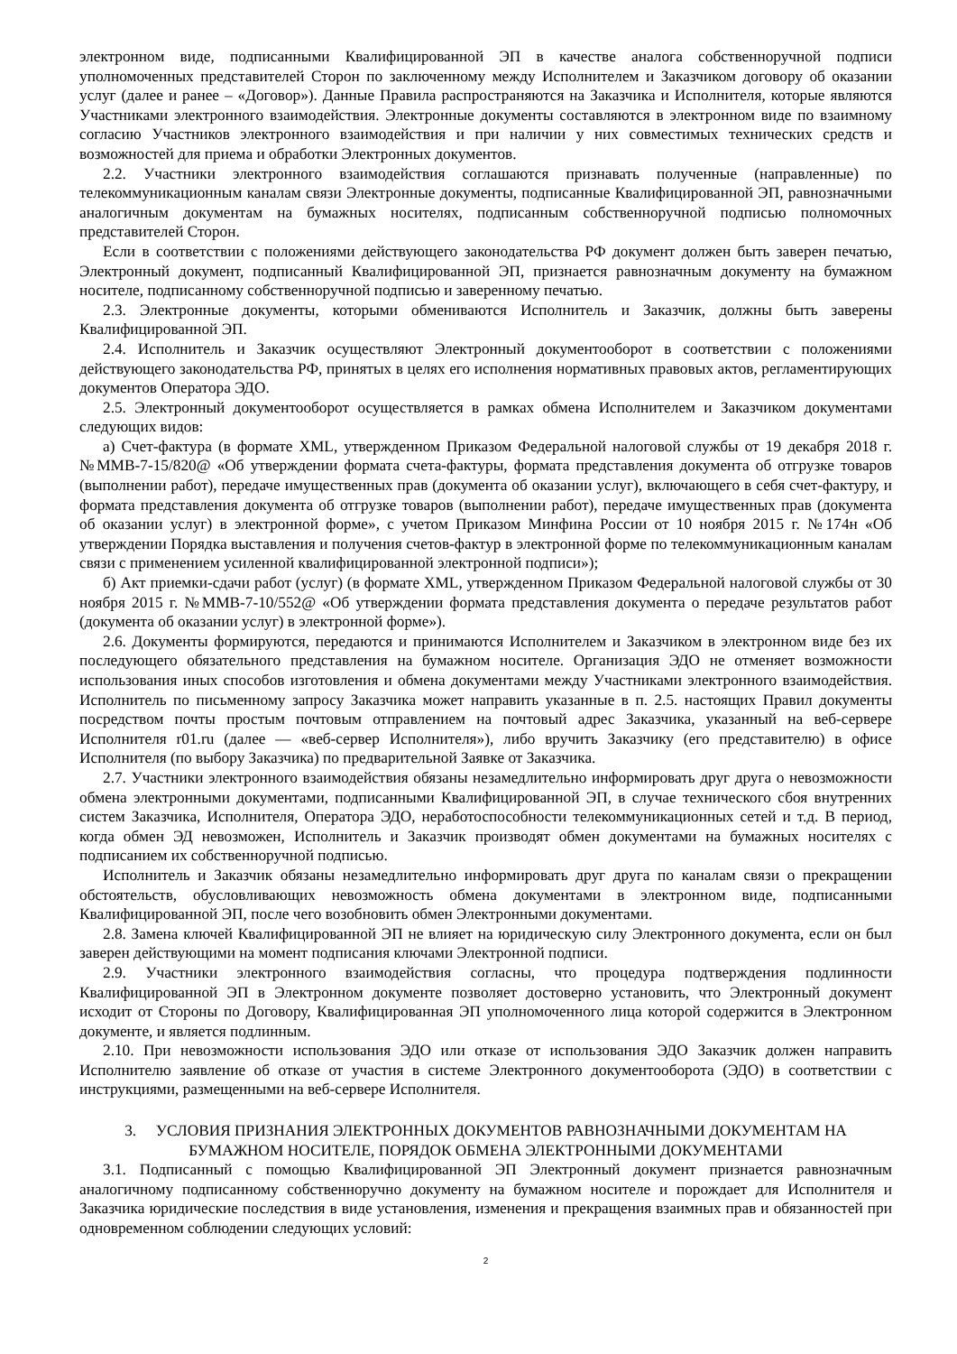электронном виде, подписанными Квалифицированной ЭП в качестве аналога собственноручной подписи уполномоченных представителей Сторон по заключенному между Исполнителем и Заказчиком договору об оказании услуг (далее и ранее – «Договор»). Данные Правила распространяются на Заказчика и Исполнителя, которые являются Участниками электронного взаимодействия. Электронные документы составляются в электронном виде по взаимному согласию Участников электронного взаимодействия и при наличии у них совместимых технических средств и возможностей для приема и обработки Электронных документов.
2.2. Участники электронного взаимодействия соглашаются признавать полученные (направленные) по телекоммуникационным каналам связи Электронные документы, подписанные Квалифицированной ЭП, равнозначными аналогичным документам на бумажных носителях, подписанным собственноручной подписью полномочных представителей Сторон.
Если в соответствии с положениями действующего законодательства РФ документ должен быть заверен печатью, Электронный документ, подписанный Квалифицированной ЭП, признается равнозначным документу на бумажном носителе, подписанному собственноручной подписью и заверенному печатью.
2.3. Электронные документы, которыми обмениваются Исполнитель и Заказчик, должны быть заверены Квалифицированной ЭП.
2.4. Исполнитель и Заказчик осуществляют Электронный документооборот в соответствии с положениями действующего законодательства РФ, принятых в целях его исполнения нормативных правовых актов, регламентирующих документов Оператора ЭДО.
2.5. Электронный документооборот осуществляется в рамках обмена Исполнителем и Заказчиком документами следующих видов:
а) Счет-фактура (в формате XML, утвержденном Приказом Федеральной налоговой службы от 19 декабря 2018 г. №ММВ-7-15/820@ «Об утверждении формата счета-фактуры, формата представления документа об отгрузке товаров (выполнении работ), передаче имущественных прав (документа об оказании услуг), включающего в себя счет-фактуру, и формата представления документа об отгрузке товаров (выполнении работ), передаче имущественных прав (документа об оказании услуг) в электронной форме», с учетом Приказом Минфина России от 10 ноября 2015 г. №174н «Об утверждении Порядка выставления и получения счетов-фактур в электронной форме по телекоммуникационным каналам связи с применением усиленной квалифицированной электронной подписи»);
б) Акт приемки-сдачи работ (услуг) (в формате XML, утвержденном Приказом Федеральной налоговой службы от 30 ноября 2015 г. №ММВ-7-10/552@ «Об утверждении формата представления документа о передаче результатов работ (документа об оказании услуг) в электронной форме»).
2.6. Документы формируются, передаются и принимаются Исполнителем и Заказчиком в электронном виде без их последующего обязательного представления на бумажном носителе. Организация ЭДО не отменяет возможности использования иных способов изготовления и обмена документами между Участниками электронного взаимодействия. Исполнитель по письменному запросу Заказчика может направить указанные в п. 2.5. настоящих Правил документы посредством почты простым почтовым отправлением на почтовый адрес Заказчика, указанный на веб-сервере Исполнителя r01.ru (далее — «веб-сервер Исполнителя»), либо вручить Заказчику (его представителю) в офисе Исполнителя (по выбору Заказчика) по предварительной Заявке от Заказчика.
2.7. Участники электронного взаимодействия обязаны незамедлительно информировать друг друга о невозможности обмена электронными документами, подписанными Квалифицированной ЭП, в случае технического сбоя внутренних систем Заказчика, Исполнителя, Оператора ЭДО, неработоспособности телекоммуникационных сетей и т.д. В период, когда обмен ЭД невозможен, Исполнитель и Заказчик производят обмен документами на бумажных носителях с подписанием их собственноручной подписью.
Исполнитель и Заказчик обязаны незамедлительно информировать друг друга по каналам связи о прекращении обстоятельств, обусловливающих невозможность обмена документами в электронном виде, подписанными Квалифицированной ЭП, после чего возобновить обмен Электронными документами.
2.8. Замена ключей Квалифицированной ЭП не влияет на юридическую силу Электронного документа, если он был заверен действующими на момент подписания ключами Электронной подписи.
2.9. Участники электронного взаимодействия согласны, что процедура подтверждения подлинности Квалифицированной ЭП в Электронном документе позволяет достоверно установить, что Электронный документ исходит от Стороны по Договору, Квалифицированная ЭП уполномоченного лица которой содержится в Электронном документе, и является подлинным.
2.10. При невозможности использования ЭДО или отказе от использования ЭДО Заказчик должен направить Исполнителю заявление об отказе от участия в системе Электронного документооборота (ЭДО) в соответствии с инструкциями, размещенными на веб-сервере Исполнителя.
3. УСЛОВИЯ ПРИЗНАНИЯ ЭЛЕКТРОННЫХ ДОКУМЕНТОВ РАВНОЗНАЧНЫМИ ДОКУМЕНТАМ НА БУМАЖНОМ НОСИТЕЛЕ, ПОРЯДОК ОБМЕНА ЭЛЕКТРОННЫМИ ДОКУМЕНТАМИ
3.1. Подписанный с помощью Квалифицированной ЭП Электронный документ признается равнозначным аналогичному подписанному собственноручно документу на бумажном носителе и порождает для Исполнителя и Заказчика юридические последствия в виде установления, изменения и прекращения взаимных прав и обязанностей при одновременном соблюдении следующих условий:
2